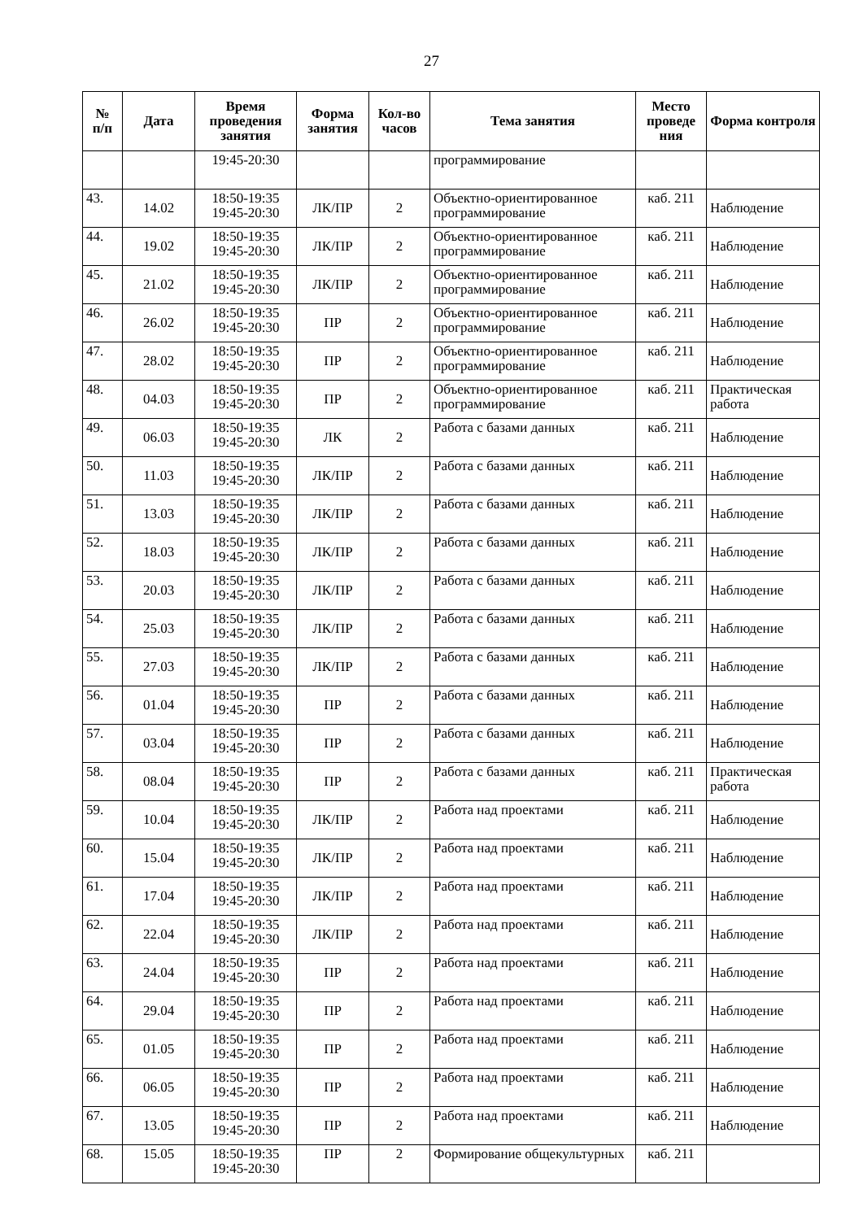27
| № п/п | Дата | Время проведения занятия | Форма занятия | Кол-во часов | Тема занятия | Место проведе ния | Форма контроля |
| --- | --- | --- | --- | --- | --- | --- | --- |
| | | 19:45-20:30 | | | программирование | | |
| 43. | 14.02 | 18:50-19:35 19:45-20:30 | ЛК/ПР | 2 | Объектно-ориентированное программирование | каб. 211 | Наблюдение |
| 44. | 19.02 | 18:50-19:35 19:45-20:30 | ЛК/ПР | 2 | Объектно-ориентированное программирование | каб. 211 | Наблюдение |
| 45. | 21.02 | 18:50-19:35 19:45-20:30 | ЛК/ПР | 2 | Объектно-ориентированное программирование | каб. 211 | Наблюдение |
| 46. | 26.02 | 18:50-19:35 19:45-20:30 | ПР | 2 | Объектно-ориентированное программирование | каб. 211 | Наблюдение |
| 47. | 28.02 | 18:50-19:35 19:45-20:30 | ПР | 2 | Объектно-ориентированное программирование | каб. 211 | Наблюдение |
| 48. | 04.03 | 18:50-19:35 19:45-20:30 | ПР | 2 | Объектно-ориентированное программирование | каб. 211 | Практическая работа |
| 49. | 06.03 | 18:50-19:35 19:45-20:30 | ЛК | 2 | Работа с базами данных | каб. 211 | Наблюдение |
| 50. | 11.03 | 18:50-19:35 19:45-20:30 | ЛК/ПР | 2 | Работа с базами данных | каб. 211 | Наблюдение |
| 51. | 13.03 | 18:50-19:35 19:45-20:30 | ЛК/ПР | 2 | Работа с базами данных | каб. 211 | Наблюдение |
| 52. | 18.03 | 18:50-19:35 19:45-20:30 | ЛК/ПР | 2 | Работа с базами данных | каб. 211 | Наблюдение |
| 53. | 20.03 | 18:50-19:35 19:45-20:30 | ЛК/ПР | 2 | Работа с базами данных | каб. 211 | Наблюдение |
| 54. | 25.03 | 18:50-19:35 19:45-20:30 | ЛК/ПР | 2 | Работа с базами данных | каб. 211 | Наблюдение |
| 55. | 27.03 | 18:50-19:35 19:45-20:30 | ЛК/ПР | 2 | Работа с базами данных | каб. 211 | Наблюдение |
| 56. | 01.04 | 18:50-19:35 19:45-20:30 | ПР | 2 | Работа с базами данных | каб. 211 | Наблюдение |
| 57. | 03.04 | 18:50-19:35 19:45-20:30 | ПР | 2 | Работа с базами данных | каб. 211 | Наблюдение |
| 58. | 08.04 | 18:50-19:35 19:45-20:30 | ПР | 2 | Работа с базами данных | каб. 211 | Практическая работа |
| 59. | 10.04 | 18:50-19:35 19:45-20:30 | ЛК/ПР | 2 | Работа над проектами | каб. 211 | Наблюдение |
| 60. | 15.04 | 18:50-19:35 19:45-20:30 | ЛК/ПР | 2 | Работа над проектами | каб. 211 | Наблюдение |
| 61. | 17.04 | 18:50-19:35 19:45-20:30 | ЛК/ПР | 2 | Работа над проектами | каб. 211 | Наблюдение |
| 62. | 22.04 | 18:50-19:35 19:45-20:30 | ЛК/ПР | 2 | Работа над проектами | каб. 211 | Наблюдение |
| 63. | 24.04 | 18:50-19:35 19:45-20:30 | ПР | 2 | Работа над проектами | каб. 211 | Наблюдение |
| 64. | 29.04 | 18:50-19:35 19:45-20:30 | ПР | 2 | Работа над проектами | каб. 211 | Наблюдение |
| 65. | 01.05 | 18:50-19:35 19:45-20:30 | ПР | 2 | Работа над проектами | каб. 211 | Наблюдение |
| 66. | 06.05 | 18:50-19:35 19:45-20:30 | ПР | 2 | Работа над проектами | каб. 211 | Наблюдение |
| 67. | 13.05 | 18:50-19:35 19:45-20:30 | ПР | 2 | Работа над проектами | каб. 211 | Наблюдение |
| 68. | 15.05 | 18:50-19:35 19:45-20:30 | ПР | 2 | Формирование общекультурных | каб. 211 | |